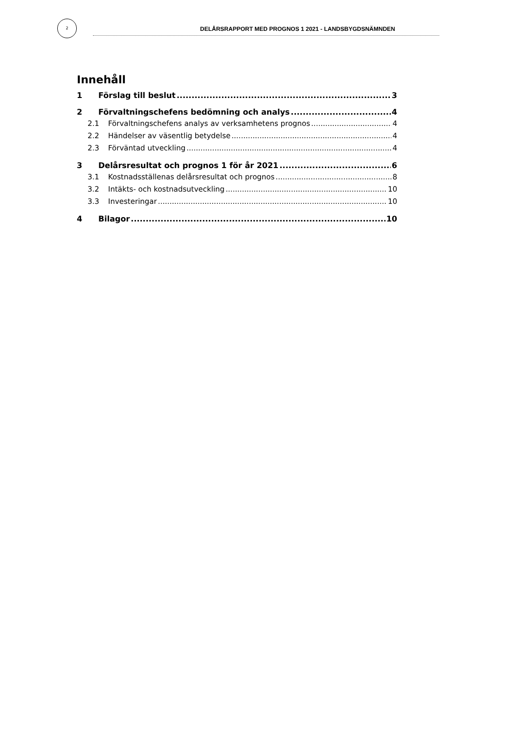2
DELÅRSRAPPORT MED PROGNOS 1 2021 - LANDSBYGDSNÄMNDEN
Innehåll
1 Förslag till beslut 3
2 Förvaltningschefens bedömning och analys 4
2.1 Förvaltningschefens analys av verksamhetens prognos 4
2.2 Händelser av väsentlig betydelse 4
2.3 Förväntad utveckling 4
3 Delårsresultat och prognos 1 för år 2021 6
3.1 Kostnadsställenas delårsresultat och prognos 8
3.2 Intäkts- och kostnadsutveckling 10
3.3 Investeringar 10
4 Bilagor 10